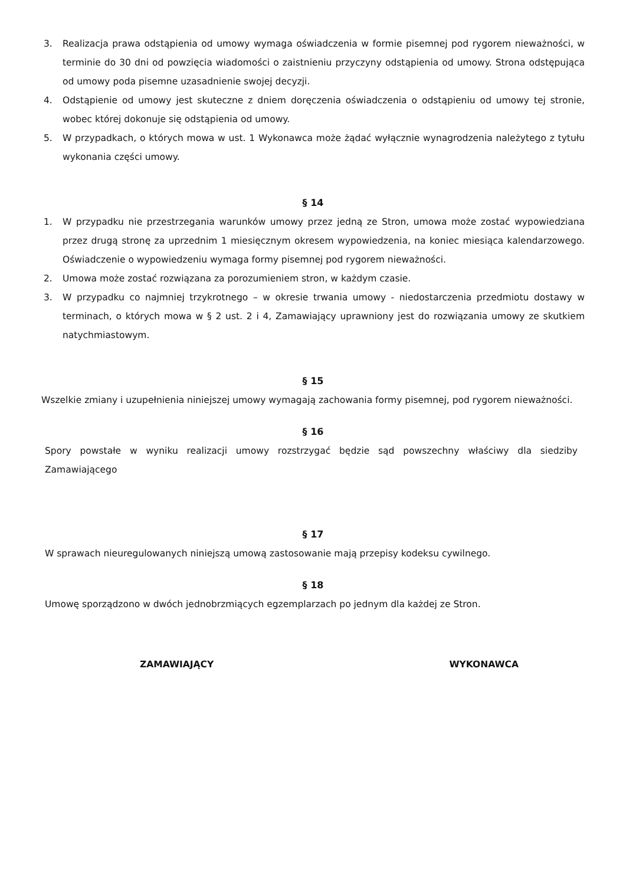3. Realizacja prawa odstąpienia od umowy wymaga oświadczenia w formie pisemnej pod rygorem nieważności, w terminie do 30 dni od powzięcia wiadomości o zaistnieniu przyczyny odstąpienia od umowy. Strona odstępująca od umowy poda pisemne uzasadnienie swojej decyzji.
4. Odstąpienie od umowy jest skuteczne z dniem doręczenia oświadczenia o odstąpieniu od umowy tej stronie, wobec której dokonuje się odstąpienia od umowy.
5. W przypadkach, o których mowa w ust. 1 Wykonawca może żądać wyłącznie wynagrodzenia należytego z tytułu wykonania części umowy.
§ 14
1. W przypadku nie przestrzegania warunków umowy przez jedną ze Stron, umowa może zostać wypowiedziana przez drugą stronę za uprzednim 1 miesięcznym okresem wypowiedzenia, na koniec miesiąca kalendarzowego. Oświadczenie o wypowiedzeniu wymaga formy pisemnej pod rygorem nieważności.
2. Umowa może zostać rozwiązana za porozumieniem stron, w każdym czasie.
3. W przypadku co najmniej trzykrotnego – w okresie trwania umowy - niedostarczenia przedmiotu dostawy w terminach, o których mowa w § 2 ust. 2 i 4, Zamawiający uprawniony jest do rozwiązania umowy ze skutkiem natychmiastowym.
§ 15
Wszelkie zmiany i uzupełnienia niniejszej umowy wymagają zachowania formy pisemnej, pod rygorem nieważności.
§ 16
Spory powstałe w wyniku realizacji umowy rozstrzygać będzie sąd powszechny właściwy dla siedziby Zamawiającego
§ 17
W sprawach nieuregulowanych niniejszą umową zastosowanie mają przepisy kodeksu cywilnego.
§ 18
Umowę sporządzono w dwóch jednobrzmiących egzemplarzach po jednym dla każdej ze Stron.
ZAMAWIAJĄCY WYKONAWCA